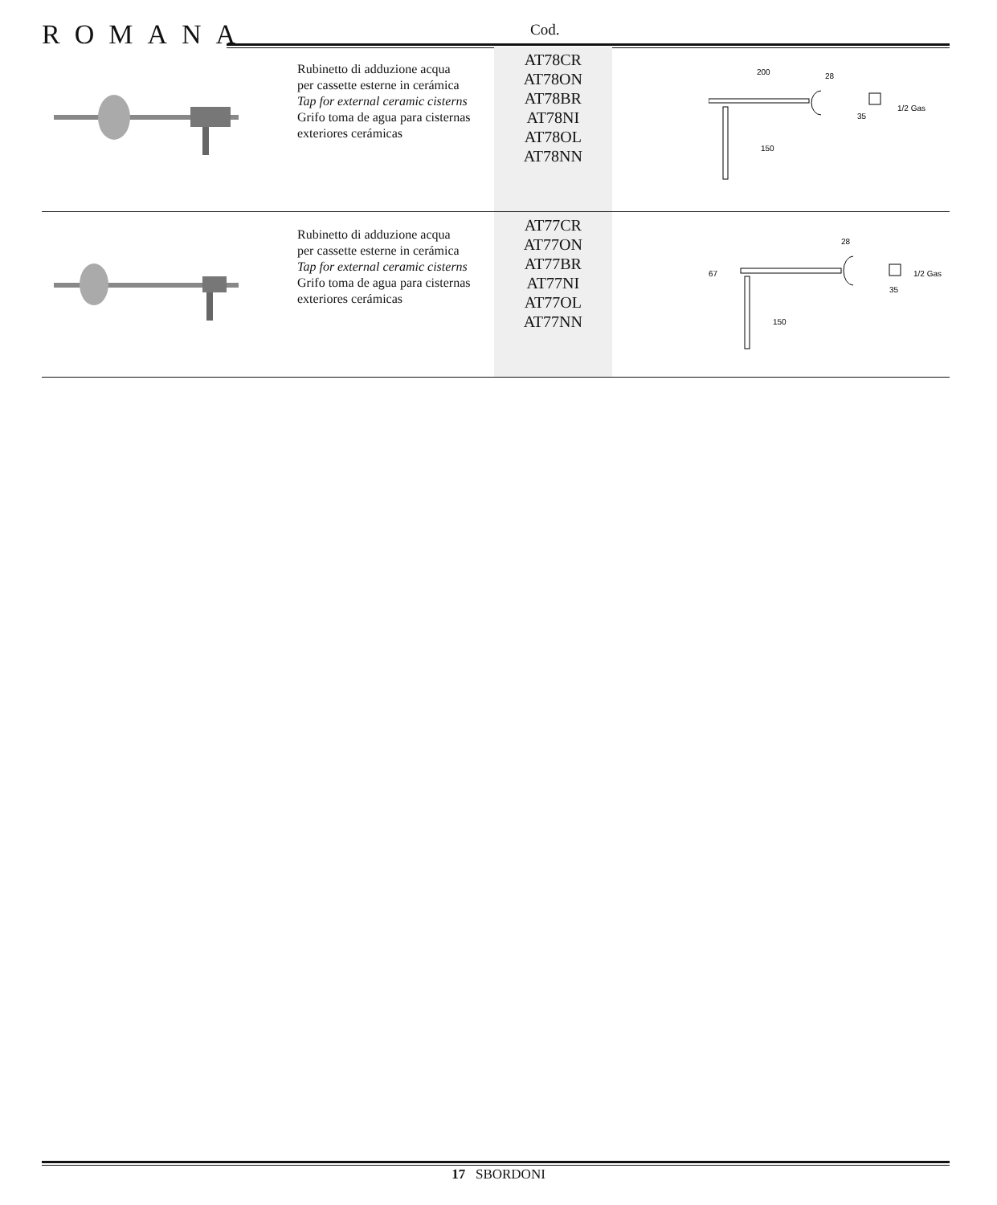ROMANA Cod.
| | Rubinetto di adduzione acqua per cassette esterne in cerámica Tap for external ceramic cisterns Grifo toma de agua para cisternas exteriores cerámicas | AT78CR AT78ON AT78BR AT78NI AT78OL AT78NN | 200 28 35 1/2 Gas 150 |
| | Rubinetto di adduzione acqua per cassette esterne in cerámica Tap for external ceramic cisterns Grifo toma de agua para cisternas exteriores cerámicas | AT77CR AT77ON AT77BR AT77NI AT77OL AT77NN | 67 28 35 1/2 Gas 150 |
17 SBORDONI